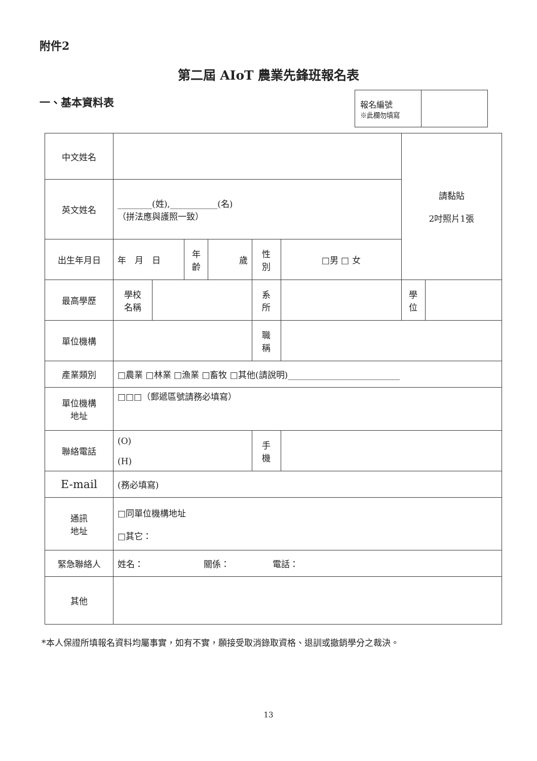附件2
第二屆 AIoT 農業先鋒班報名表
一、基本資料表
| 報名編號 ※此欄勿填寫 | |
| 中文姓名 | | | | | | | 請黏貼 2吋照片1張 | | |
| 英文姓名 | ________(姓),___________(名) （拼法應與護照一致） | | | | | | | | |
| 出生年月日 | 年 月 日 | | 年 齡 | 歲 | 性 別 | □男 □ 女 | | | |
| 最高學歷 | 學校 名稱 | | | | 系 所 | | | 學 位 | |
| 單位機構 | | | | | 職 稱 | | | | |
| 產業類別 | □農業 □林業 □漁業 □畜牧 □其他(請說明)__________________________ | | | | | | | | |
| 單位機構 地址 | □□□（郵遞區號請務必填寫） | | | | | | | | |
| 聯絡電話 | (O) (H) | | | | 手 機 | | | | |
| E-mail | (務必填寫) | | | | | | | | |
| 通訊 地址 | □同單位機構地址 □其它： | | | | | | | | |
| 緊急聯絡人 | 姓名： 關係： 電話： | | | | | | | | |
| 其他 | | | | | | | | | |
*本人保證所填報名資料均屬事實，如有不實，願接受取消錄取資格、退訓或撤銷學分之裁決。
13